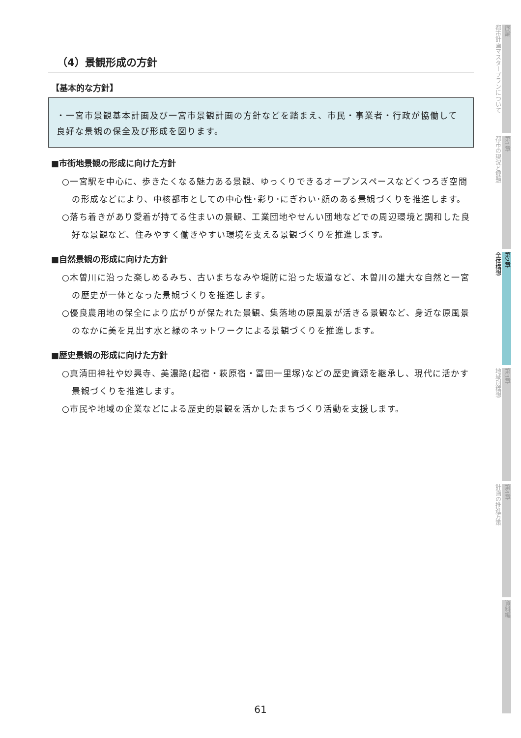（4）景観形成の方針
【基本的な方針】
・一宮市景観基本計画及び一宮市景観計画の方針などを踏まえ、市民・事業者・行政が協働して良好な景観の保全及び形成を図ります。
■市街地景観の形成に向けた方針
○一宮駅を中心に、歩きたくなる魅力ある景観、ゆっくりできるオープンスペースなどくつろぎ空間の形成などにより、中核都市としての中心性･彩り･にぎわい･顔のある景観づくりを推進します。
○落ち着きがあり愛着が持てる住まいの景観、工業団地やせんい団地などでの周辺環境と調和した良好な景観など、住みやすく働きやすい環境を支える景観づくりを推進します。
■自然景観の形成に向けた方針
○木曽川に沿った楽しめるみち、古いまちなみや堤防に沿った坂道など、木曽川の雄大な自然と一宮の歴史が一体となった景観づくりを推進します。
○優良農用地の保全により広がりが保たれた景観、集落地の原風景が活きる景観など、身近な原風景のなかに美を見出す水と緑のネットワークによる景観づくりを推進します。
■歴史景観の形成に向けた方針
○真清田神社や妙興寺、美濃路(起宿・萩原宿・冨田一里塚)などの歴史資源を継承し、現代に活かす景観づくりを推進します。
○市民や地域の企業などによる歴史的景観を活かしたまちづくり活動を支援します。
61
序論
都市計画マスタープランについて
第1章
都市の現況と課題
第2章
全体構想
第3章
地域別構想
第4章
計画の推進方策
資料編